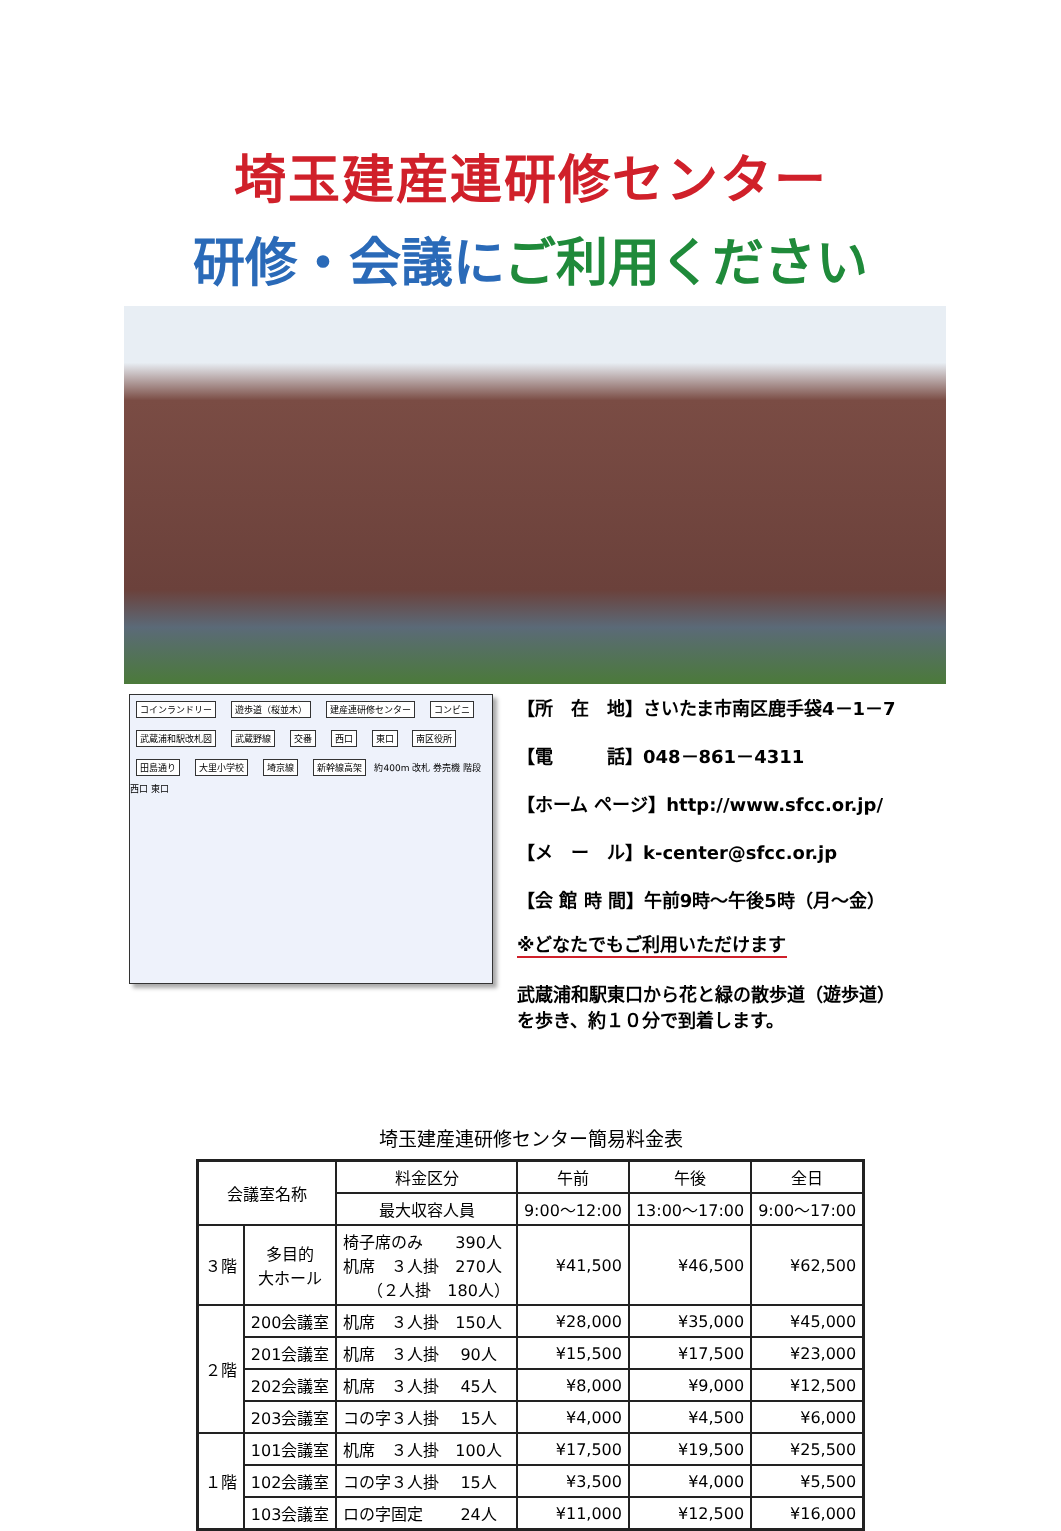埼玉建産連研修センター
研修・会議に ご利用ください
コインランドリー 遊歩道（桜並木） 建産連研修センター コンビニ 武蔵浦和駅改札図 武蔵野線 交番 西口 東口 南区役所 田島通り 大里小学校 埼京線 新幹線高架 約400m 改札 券売機 階段 西口 東口
【所　在　地】さいたま市南区鹿手袋4－1－7
【電　　　話】048－861－4311
【ホーム ページ】http://www.sfcc.or.jp/
【メ　ー　ル】k-center@sfcc.or.jp
【会 館 時 間】午前9時～午後5時（月～金）
※どなたでもご利用いただけます
武蔵浦和駅東口から花と緑の散歩道（遊歩道）
を歩き、約１０分で到着します。
埼玉建産連研修センター簡易料金表
| 会議室名称 | | 料金区分 | 午前 | 午後 | 全日 |
| --- | --- | --- | --- | --- | --- |
| | | 最大収容人員 | 9:00～12:00 | 13:00～17:00 | 9:00～17:00 |
| ３階 | 多目的 大ホール | 椅子席のみ 390人 机席 ３人掛 270人 （２人掛 180人） | ¥41,500 | ¥46,500 | ¥62,500 |
| ２階 | 200会議室 | 机席 ３人掛 150人 | ¥28,000 | ¥35,000 | ¥45,000 |
| | 201会議室 | 机席 ３人掛 90人 | ¥15,500 | ¥17,500 | ¥23,000 |
| | 202会議室 | 机席 ３人掛 45人 | ¥8,000 | ¥9,000 | ¥12,500 |
| | 203会議室 | コの字３人掛 15人 | ¥4,000 | ¥4,500 | ¥6,000 |
| １階 | 101会議室 | 机席 ３人掛 100人 | ¥17,500 | ¥19,500 | ¥25,500 |
| | 102会議室 | コの字３人掛 15人 | ¥3,500 | ¥4,000 | ¥5,500 |
| | 103会議室 | ロの字固定 24人 | ¥11,000 | ¥12,500 | ¥16,000 |